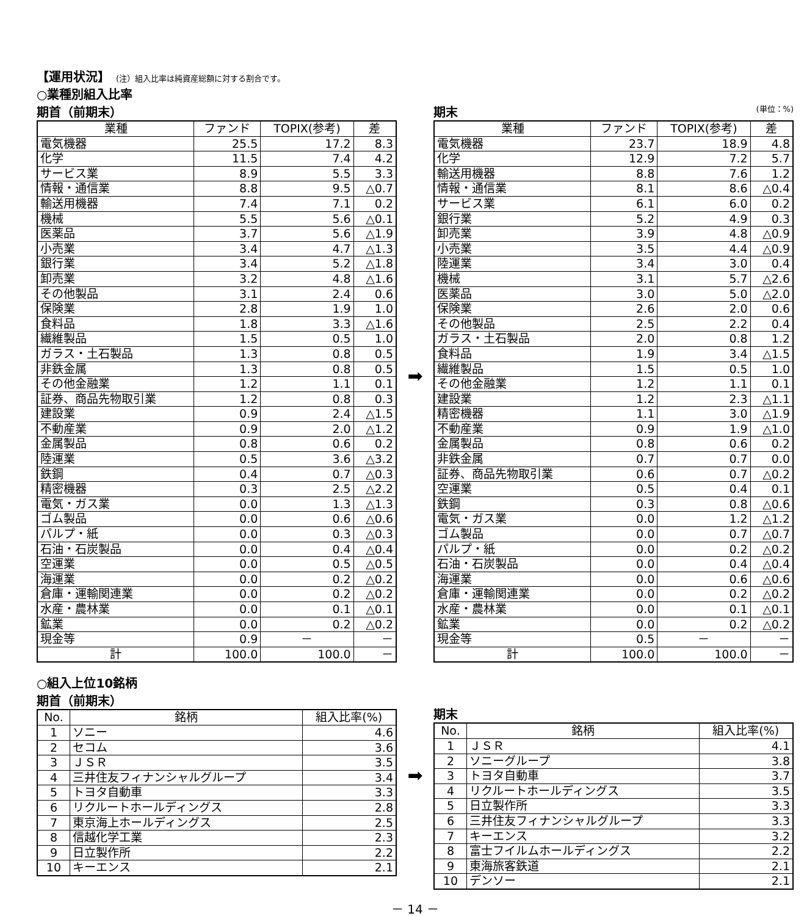【運用状況】 (注）組入比率は純資産総額に対する割合です。
○業種別組入比率
期首（前期末）
| 業種 | ファンド | TOPIX(参考) | 差 |
| --- | --- | --- | --- |
| 電気機器 | 25.5 | 17.2 | 8.3 |
| 化学 | 11.5 | 7.4 | 4.2 |
| サービス業 | 8.9 | 5.5 | 3.3 |
| 情報・通信業 | 8.8 | 9.5 | △0.7 |
| 輸送用機器 | 7.4 | 7.1 | 0.2 |
| 機械 | 5.5 | 5.6 | △0.1 |
| 医薬品 | 3.7 | 5.6 | △1.9 |
| 小売業 | 3.4 | 4.7 | △1.3 |
| 銀行業 | 3.4 | 5.2 | △1.8 |
| 卸売業 | 3.2 | 4.8 | △1.6 |
| その他製品 | 3.1 | 2.4 | 0.6 |
| 保険業 | 2.8 | 1.9 | 1.0 |
| 食料品 | 1.8 | 3.3 | △1.6 |
| 繊維製品 | 1.5 | 0.5 | 1.0 |
| ガラス・土石製品 | 1.3 | 0.8 | 0.5 |
| 非鉄金属 | 1.3 | 0.8 | 0.5 |
| その他金融業 | 1.2 | 1.1 | 0.1 |
| 証券、商品先物取引業 | 1.2 | 0.8 | 0.3 |
| 建設業 | 0.9 | 2.4 | △1.5 |
| 不動産業 | 0.9 | 2.0 | △1.2 |
| 金属製品 | 0.8 | 0.6 | 0.2 |
| 陸運業 | 0.5 | 3.6 | △3.2 |
| 鉄鋼 | 0.4 | 0.7 | △0.3 |
| 精密機器 | 0.3 | 2.5 | △2.2 |
| 電気・ガス業 | 0.0 | 1.3 | △1.3 |
| ゴム製品 | 0.0 | 0.6 | △0.6 |
| パルプ・紙 | 0.0 | 0.3 | △0.3 |
| 石油・石炭製品 | 0.0 | 0.4 | △0.4 |
| 空運業 | 0.0 | 0.5 | △0.5 |
| 海運業 | 0.0 | 0.2 | △0.2 |
| 倉庫・運輸関連業 | 0.0 | 0.2 | △0.2 |
| 水産・農林業 | 0.0 | 0.1 | △0.1 |
| 鉱業 | 0.0 | 0.2 | △0.2 |
| 現金等 | 0.9 | － | － |
| 計 | 100.0 | 100.0 | － |
➡
期末 (単位：%)
| 業種 | ファンド | TOPIX(参考) | 差 |
| --- | --- | --- | --- |
| 電気機器 | 23.7 | 18.9 | 4.8 |
| 化学 | 12.9 | 7.2 | 5.7 |
| 輸送用機器 | 8.8 | 7.6 | 1.2 |
| 情報・通信業 | 8.1 | 8.6 | △0.4 |
| サービス業 | 6.1 | 6.0 | 0.2 |
| 銀行業 | 5.2 | 4.9 | 0.3 |
| 卸売業 | 3.9 | 4.8 | △0.9 |
| 小売業 | 3.5 | 4.4 | △0.9 |
| 陸運業 | 3.4 | 3.0 | 0.4 |
| 機械 | 3.1 | 5.7 | △2.6 |
| 医薬品 | 3.0 | 5.0 | △2.0 |
| 保険業 | 2.6 | 2.0 | 0.6 |
| その他製品 | 2.5 | 2.2 | 0.4 |
| ガラス・土石製品 | 2.0 | 0.8 | 1.2 |
| 食料品 | 1.9 | 3.4 | △1.5 |
| 繊維製品 | 1.5 | 0.5 | 1.0 |
| その他金融業 | 1.2 | 1.1 | 0.1 |
| 建設業 | 1.2 | 2.3 | △1.1 |
| 精密機器 | 1.1 | 3.0 | △1.9 |
| 不動産業 | 0.9 | 1.9 | △1.0 |
| 金属製品 | 0.8 | 0.6 | 0.2 |
| 非鉄金属 | 0.7 | 0.7 | 0.0 |
| 証券、商品先物取引業 | 0.6 | 0.7 | △0.2 |
| 空運業 | 0.5 | 0.4 | 0.1 |
| 鉄鋼 | 0.3 | 0.8 | △0.6 |
| 電気・ガス業 | 0.0 | 1.2 | △1.2 |
| ゴム製品 | 0.0 | 0.7 | △0.7 |
| パルプ・紙 | 0.0 | 0.2 | △0.2 |
| 石油・石炭製品 | 0.0 | 0.4 | △0.4 |
| 海運業 | 0.0 | 0.6 | △0.6 |
| 倉庫・運輸関連業 | 0.0 | 0.2 | △0.2 |
| 水産・農林業 | 0.0 | 0.1 | △0.1 |
| 鉱業 | 0.0 | 0.2 | △0.2 |
| 現金等 | 0.5 | － | － |
| 計 | 100.0 | 100.0 | － |
○組入上位10銘柄
期首（前期末）
| No. | 銘柄 | 組入比率(%) |
| --- | --- | --- |
| 1 | ソニー | 4.6 |
| 2 | セコム | 3.6 |
| 3 | ＪＳＲ | 3.5 |
| 4 | 三井住友フィナンシャルグループ | 3.4 |
| 5 | トヨタ自動車 | 3.3 |
| 6 | リクルートホールディングス | 2.8 |
| 7 | 東京海上ホールディングス | 2.5 |
| 8 | 信越化学工業 | 2.3 |
| 9 | 日立製作所 | 2.2 |
| 10 | キーエンス | 2.1 |
➡
期末
| No. | 銘柄 | 組入比率(%) |
| --- | --- | --- |
| 1 | ＪＳＲ | 4.1 |
| 2 | ソニーグループ | 3.8 |
| 3 | トヨタ自動車 | 3.7 |
| 4 | リクルートホールディングス | 3.5 |
| 5 | 日立製作所 | 3.3 |
| 6 | 三井住友フィナンシャルグループ | 3.3 |
| 7 | キーエンス | 3.2 |
| 8 | 富士フイルムホールディングス | 2.2 |
| 9 | 東海旅客鉄道 | 2.1 |
| 10 | デンソー | 2.1 |
－ 14 －